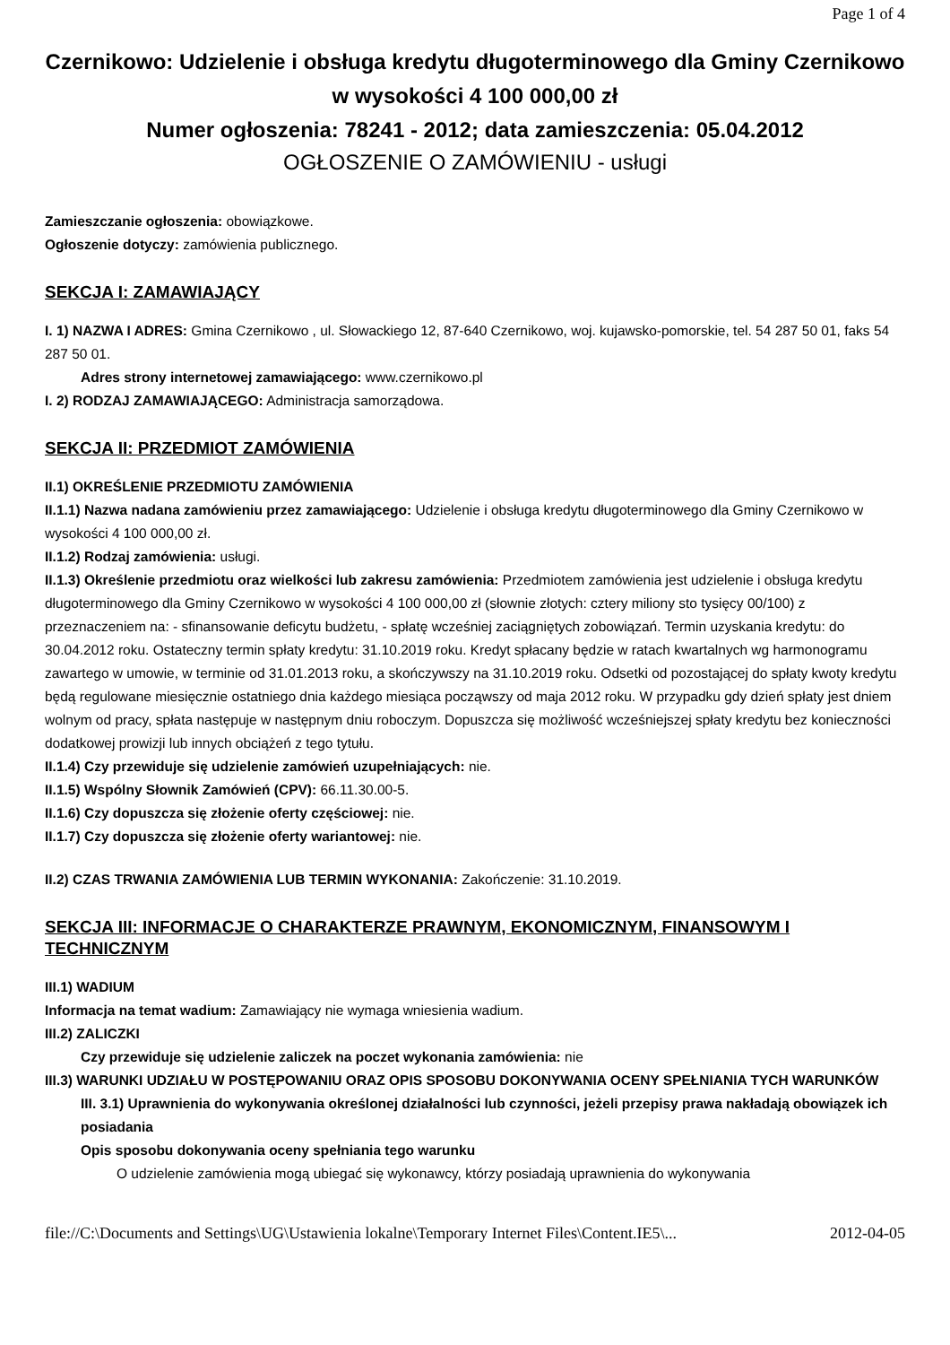Page 1 of 4
Czernikowo: Udzielenie i obsługa kredytu długoterminowego dla Gminy Czernikowo w wysokości 4 100 000,00 zł
Numer ogłoszenia: 78241 - 2012; data zamieszczenia: 05.04.2012
OGŁOSZENIE O ZAMÓWIENIU - usługi
Zamieszczanie ogłoszenia: obowiązkowe.
Ogłoszenie dotyczy: zamówienia publicznego.
SEKCJA I: ZAMAWIAJĄCY
I. 1) NAZWA I ADRES: Gmina Czernikowo , ul. Słowackiego 12, 87-640 Czernikowo, woj. kujawsko-pomorskie, tel. 54 287 50 01, faks 54 287 50 01.
Adres strony internetowej zamawiającego: www.czernikowo.pl
I. 2) RODZAJ ZAMAWIAJĄCEGO: Administracja samorządowa.
SEKCJA II: PRZEDMIOT ZAMÓWIENIA
II.1) OKREŚLENIE PRZEDMIOTU ZAMÓWIENIA
II.1.1) Nazwa nadana zamówieniu przez zamawiającego: Udzielenie i obsługa kredytu długoterminowego dla Gminy Czernikowo w wysokości 4 100 000,00 zł.
II.1.2) Rodzaj zamówienia: usługi.
II.1.3) Określenie przedmiotu oraz wielkości lub zakresu zamówienia: Przedmiotem zamówienia jest udzielenie i obsługa kredytu długoterminowego dla Gminy Czernikowo w wysokości 4 100 000,00 zł (słownie złotych: cztery miliony sto tysięcy 00/100) z przeznaczeniem na: - sfinansowanie deficytu budżetu, - spłatę wcześniej zaciągniętych zobowiązań. Termin uzyskania kredytu: do 30.04.2012 roku. Ostateczny termin spłaty kredytu: 31.10.2019 roku. Kredyt spłacany będzie w ratach kwartalnych wg harmonogramu zawartego w umowie, w terminie od 31.01.2013 roku, a skończywszy na 31.10.2019 roku. Odsetki od pozostającej do spłaty kwoty kredytu będą regulowane miesięcznie ostatniego dnia każdego miesiąca począwszy od maja 2012 roku. W przypadku gdy dzień spłaty jest dniem wolnym od pracy, spłata następuje w następnym dniu roboczym. Dopuszcza się możliwość wcześniejszej spłaty kredytu bez konieczności dodatkowej prowizji lub innych obciążeń z tego tytułu.
II.1.4) Czy przewiduje się udzielenie zamówień uzupełniających: nie.
II.1.5) Wspólny Słownik Zamówień (CPV): 66.11.30.00-5.
II.1.6) Czy dopuszcza się złożenie oferty częściowej: nie.
II.1.7) Czy dopuszcza się złożenie oferty wariantowej: nie.
II.2) CZAS TRWANIA ZAMÓWIENIA LUB TERMIN WYKONANIA: Zakończenie: 31.10.2019.
SEKCJA III: INFORMACJE O CHARAKTERZE PRAWNYM, EKONOMICZNYM, FINANSOWYM I TECHNICZNYM
III.1) WADIUM
Informacja na temat wadium: Zamawiający nie wymaga wniesienia wadium.
III.2) ZALICZKI
Czy przewiduje się udzielenie zaliczek na poczet wykonania zamówienia: nie
III.3) WARUNKI UDZIAŁU W POSTĘPOWANIU ORAZ OPIS SPOSOBU DOKONYWANIA OCENY SPEŁNIANIA TYCH WARUNKÓW
III. 3.1) Uprawnienia do wykonywania określonej działalności lub czynności, jeżeli przepisy prawa nakładają obowiązek ich posiadania
Opis sposobu dokonywania oceny spełniania tego warunku
O udzielenie zamówienia mogą ubiegać się wykonawcy, którzy posiadają uprawnienia do wykonywania
file://C:\Documents and Settings\UG\Ustawienia lokalne\Temporary Internet Files\Content.IE5\... 2012-04-05